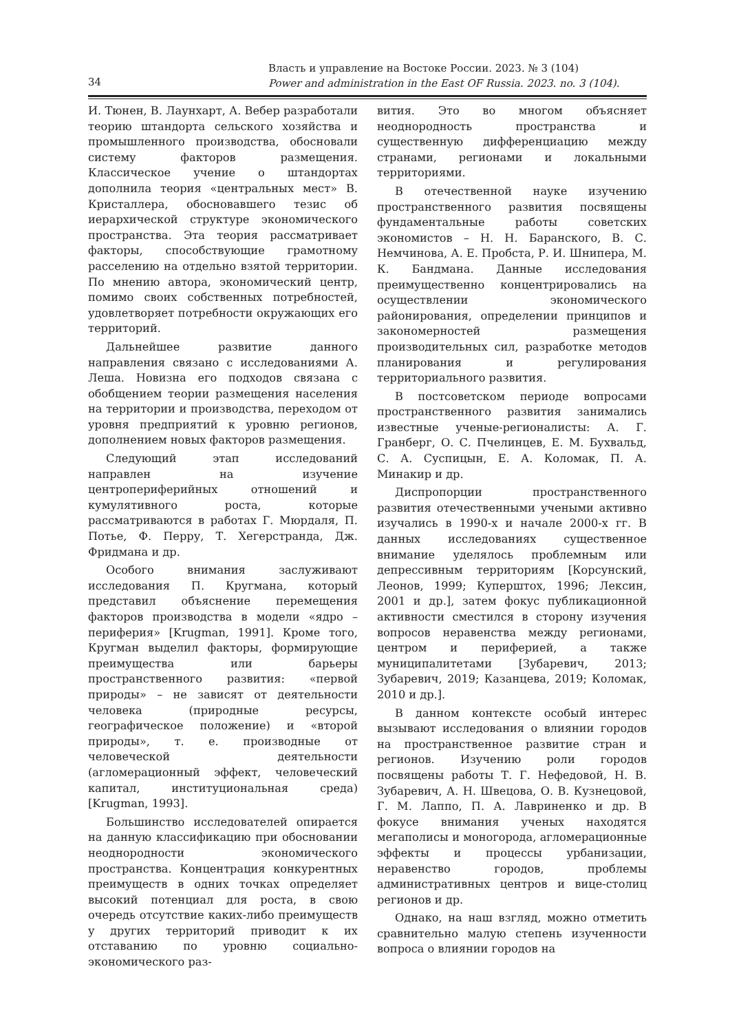Власть и управление на Востоке России. 2023. № 3 (104)
Power and administration in the East OF Russia. 2023. no. 3 (104).
34
И. Тюнен, В. Лаунхарт, А. Вебер разработали теорию штандорта сельского хозяйства и промышленного производства, обосновали систему факторов размещения. Классическое учение о штандортах дополнила теория «центральных мест» В. Кристаллера, обосновавшего тезис об иерархической структуре экономического пространства. Эта теория рассматривает факторы, способствующие грамотному расселению на отдельно взятой территории. По мнению автора, экономический центр, помимо своих собственных потребностей, удовлетворяет потребности окружающих его территорий.
Дальнейшее развитие данного направления связано с исследованиями А. Леша. Новизна его подходов связана с обобщением теории размещения населения на территории и производства, переходом от уровня предприятий к уровню регионов, дополнением новых факторов размещения.
Следующий этап исследований направлен на изучение центропериферийных отношений и кумулятивного роста, которые рассматриваются в работах Г. Мюрдаля, П. Потье, Ф. Перру, Т. Хегерстранда, Дж. Фридмана и др.
Особого внимания заслуживают исследования П. Кругмана, который представил объяснение перемещения факторов производства в модели «ядро – периферия» [Krugman, 1991]. Кроме того, Кругман выделил факторы, формирующие преимущества или барьеры пространственного развития: «первой природы» – не зависят от деятельности человека (природные ресурсы, географическое положение) и «второй природы», т. е. производные от человеческой деятельности (агломерационный эффект, человеческий капитал, институциональная среда) [Krugman, 1993].
Большинство исследователей опирается на данную классификацию при обосновании неоднородности экономического пространства. Концентрация конкурентных преимуществ в одних точках определяет высокий потенциал для роста, в свою очередь отсутствие каких-либо преимуществ у других территорий приводит к их отставанию по уровню социально-экономического раз-
вития. Это во многом объясняет неоднородность пространства и существенную дифференциацию между странами, регионами и локальными территориями.
В отечественной науке изучению пространственного развития посвящены фундаментальные работы советских экономистов – Н. Н. Баранского, В. С. Немчинова, А. Е. Пробста, Р. И. Шнипера, М. К. Бандмана. Данные исследования преимущественно концентрировались на осуществлении экономического районирования, определении принципов и закономерностей размещения производительных сил, разработке методов планирования и регулирования территориального развития.
В постсоветском периоде вопросами пространственного развития занимались известные ученые-регионалисты: А. Г. Гранберг, О. С. Пчелинцев, Е. М. Бухвальд, С. А. Суспицын, Е. А. Коломак, П. А. Минакир и др.
Диспропорции пространственного развития отечественными учеными активно изучались в 1990-х и начале 2000-х гг. В данных исследованиях существенное внимание уделялось проблемным или депрессивным территориям [Корсунский, Леонов, 1999; Куперштох, 1996; Лексин, 2001 и др.], затем фокус публикационной активности сместился в сторону изучения вопросов неравенства между регионами, центром и периферией, а также муниципалитетами [Зубаревич, 2013; Зубаревич, 2019; Казанцева, 2019; Коломак, 2010 и др.].
В данном контексте особый интерес вызывают исследования о влиянии городов на пространственное развитие стран и регионов. Изучению роли городов посвящены работы Т. Г. Нефедовой, Н. В. Зубаревич, А. Н. Швецова, О. В. Кузнецовой, Г. М. Лаппо, П. А. Лавриненко и др. В фокусе внимания ученых находятся мегаполисы и моногорода, агломерационные эффекты и процессы урбанизации, неравенство городов, проблемы административных центров и вице-столиц регионов и др.
Однако, на наш взгляд, можно отметить сравнительно малую степень изученности вопроса о влиянии городов на